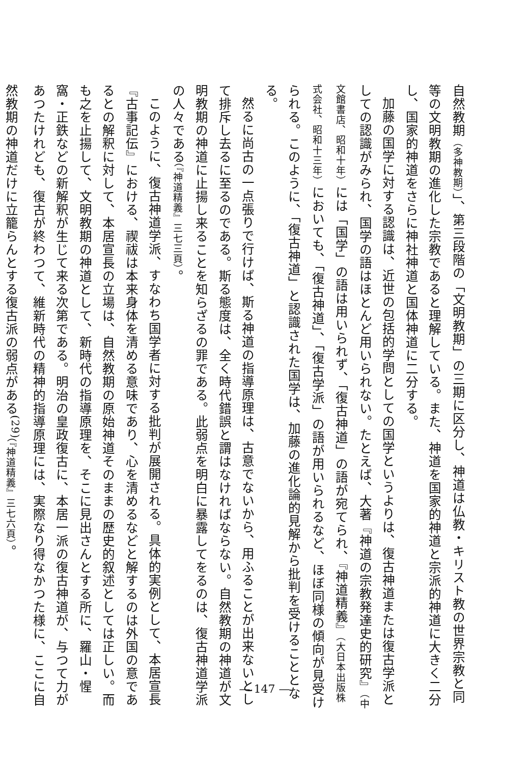自然教期（多神教期）」、第三段階の「文明教期」の三期に区分し、神道は仏教・キリスト教の世界宗教と同等の文明教期の進化した宗教であると理解している。また、神道を国家的神道と宗派的神道に大きく二分し、国家的神道をさらに神社神道と国体神道に二分する。
加藤の国学に対する認識は、近世の包括的学問としての国学というよりは、復古神道または復古学派としての認識がみられ、国学の語はほとんど用いられない。たとえば、大著『神道の宗教発達史的研究』（中文館書店、昭和十年）には「国学」の語は用いられず、「復古神道」の語が宛てられ、『神道精義』（大日本出版株式会社、昭和十三年）においても、「復古神道」、「復古学派」の語が用いられるなど、ほぼ同様の傾向が見受けられる。このように、「復古神道」と認識された国学は、加藤の進化論的見解から批判を受けることとなる。
然るに尚古の一点張りで行けば、斯る神道の指導原理は、古意でないから、用ふることが出来ないとして排斥し去るに至るのである。斯る態度は、全く時代錯誤と謂はなければならない。自然教期の神道が文明教期の神道に止揚し来ることを知らざるの罪である。此弱点を明白に暴露してをるのは、復古神道学派の人々である（『神道精義』三七三頁）。
このように、復古神道学派、すなわち国学者に対する批判が展開される。具体的実例として、本居宣長『古事記伝』における、禊祓は本来身体を清める意味であり、心を清めるなどと解するのは外国の意であるとの解釈に対して、本居宣長の立場は、自然教期の原始神道そのままの歴史的叙述としては正しい。而も之を止揚して、文明教期の神道として、新時代の指導原理を、そこに見出さんとする所に、羅山・惺窩・正鉄などの新解釈が生じて来る次第である。明治の皇政復古に、本居一派の復古神道が、与つて力があつたけれども、復古が終わつて、維新時代の精神的指導原理には、実際なり得なかつた様に、ここに自然教期の神道だけに立籠らんとする復古派の弱点がある<sup>(29)</sup>（『神道精義』三七六頁）。
— 147 —